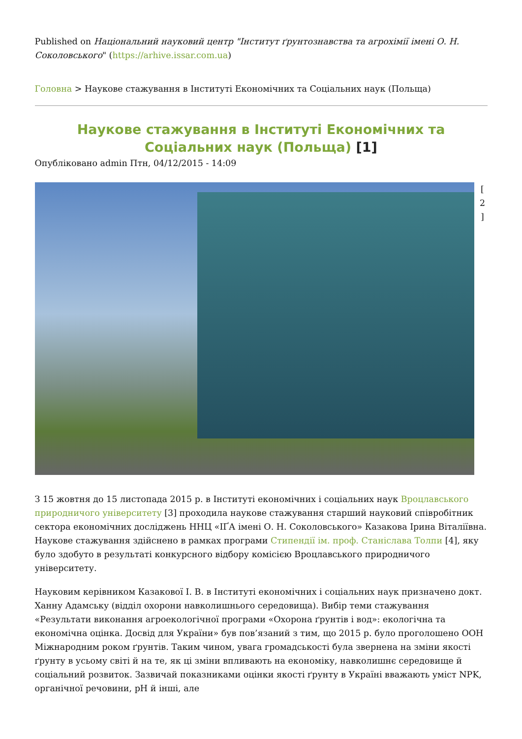Published on Національний науковий центр "Інститут ґрунтознавства та агрохімії імені О. Н. Соколовського" (https://arhive.issar.com.ua)
Головна > Наукове стажування в Інституті Економічних та Соціальних наук (Польща)
Наукове стажування в Інституті Економічних та Соціальних наук (Польща) [1]
Опубліковано admin Птн, 04/12/2015 - 14:09
[ 2 ]
З 15 жовтня до 15 листопада 2015 р. в Інституті економічних і соціальних наук Вроцлавського природничого університету [3] проходила наукове стажування старший науковий співробітник сектора економічних досліджень ННЦ «ІҐА імені О. Н. Соколовського» Казакова Ірина Віталіївна. Наукове стажування здійснено в рамках програми Стипендії ім. проф. Станіслава Толпи [4], яку було здобуто в результаті конкурсного відбору комісією Вроцлавського природничого університету.
Науковим керівником Казакової І. В. в Інституті економічних і соціальних наук призначено докт. Ханну Адамську (відділ охорони навколишнього середовища). Вибір теми стажування «Результати виконання агроекологічної програми «Охорона ґрунтів і вод»: екологічна та економічна оцінка. Досвід для України» був пов’язаний з тим, що 2015 р. було проголошено ООН Міжнародним роком ґрунтів. Таким чином, увага громадськості була звернена на зміни якості ґрунту в усьому світі й на те, як ці зміни впливають на економіку, навколишнє середовище й соціальний розвиток. Зазвичай показниками оцінки якості ґрунту в Україні вважають уміст NPK, органічної речовини, pH й інші, але